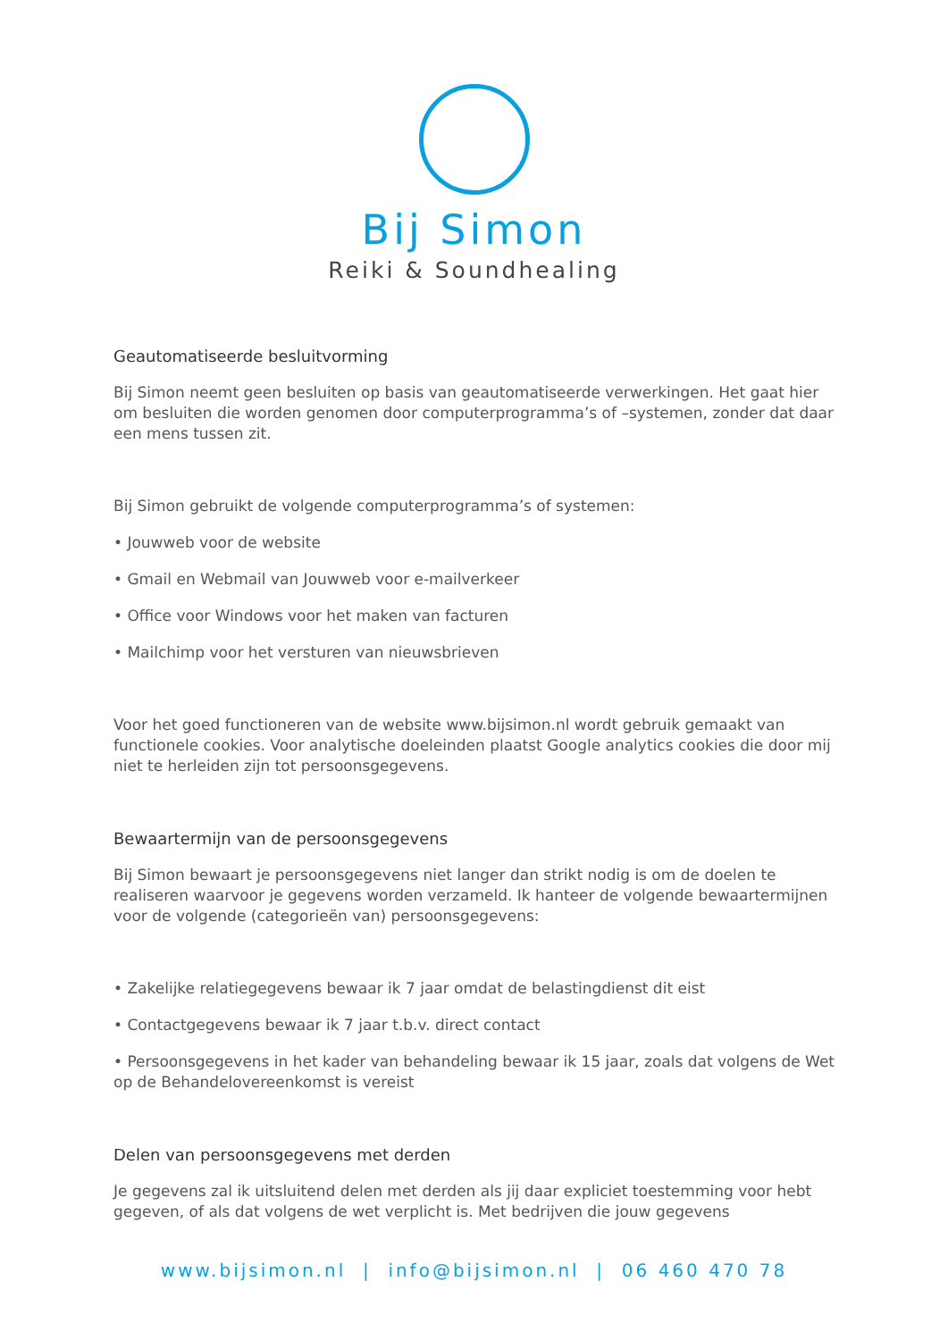Bij Simon
Reiki & Soundhealing
Geautomatiseerde besluitvorming
Bij Simon neemt geen besluiten op basis van geautomatiseerde verwerkingen. Het gaat hier om besluiten die worden genomen door computerprogramma’s of –systemen, zonder dat daar een mens tussen zit.
Bij Simon gebruikt de volgende computerprogramma’s of systemen:
• Jouwweb voor de website
• Gmail en Webmail van Jouwweb voor e-mailverkeer
• Office voor Windows voor het maken van facturen
• Mailchimp voor het versturen van nieuwsbrieven
Voor het goed functioneren van de website www.bijsimon.nl wordt gebruik gemaakt van functionele cookies. Voor analytische doeleinden plaatst Google analytics cookies die door mij niet te herleiden zijn tot persoonsgegevens.
Bewaartermijn van de persoonsgegevens
Bij Simon bewaart je persoonsgegevens niet langer dan strikt nodig is om de doelen te realiseren waarvoor je gegevens worden verzameld. Ik hanteer de volgende bewaartermijnen voor de volgende (categorieën van) persoonsgegevens:
• Zakelijke relatiegegevens bewaar ik 7 jaar omdat de belastingdienst dit eist
• Contactgegevens bewaar ik 7 jaar t.b.v. direct contact
• Persoonsgegevens in het kader van behandeling bewaar ik 15 jaar, zoals dat volgens de Wet op de Behandelovereenkomst is vereist
Delen van persoonsgegevens met derden
Je gegevens zal ik uitsluitend delen met derden als jij daar expliciet toestemming voor hebt gegeven, of als dat volgens de wet verplicht is. Met bedrijven die jouw gegevens
www.bijsimon.nl | info@bijsimon.nl | 06 460 470 78